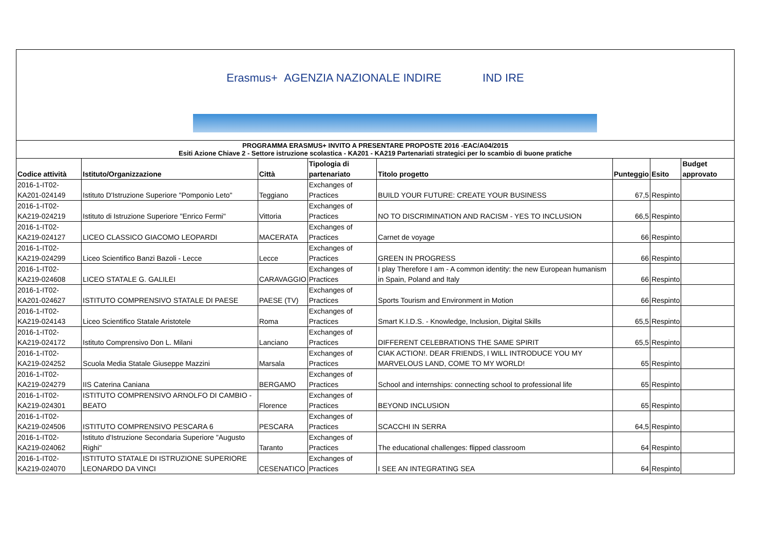Erasmus+ AGENZIA NAZIONALE INDIRE IND IRE
PROGRAMMA ERASMUS+ INVITO A PRESENTARE PROPOSTE 2016 -EAC/A04/2015
Esiti Azione Chiave 2 - Settore istruzione scolastica - KA201 - KA219 Partenariati strategici per lo scambio di buone pratiche
| Codice attività | Istituto/Organizzazione | Città | Tipologia di partenariato | Titolo progetto | Punteggio | Esito | Budget approvato |
| --- | --- | --- | --- | --- | --- | --- | --- |
| 2016-1-IT02-KA201-024149 | Istituto D'Istruzione Superiore "Pomponio Leto" | Teggiano | Exchanges of Practices | BUILD YOUR FUTURE: CREATE YOUR BUSINESS | 67,5 | Respinto | |
| 2016-1-IT02-KA219-024219 | Istituto di Istruzione Superiore "Enrico Fermi" | Vittoria | Exchanges of Practices | NO TO DISCRIMINATION AND RACISM - YES TO INCLUSION | 66,5 | Respinto | |
| 2016-1-IT02-KA219-024127 | LICEO CLASSICO GIACOMO LEOPARDI | MACERATA | Exchanges of Practices | Carnet de voyage | 66 | Respinto | |
| 2016-1-IT02-KA219-024299 | Liceo Scientifico Banzi Bazoli - Lecce | Lecce | Exchanges of Practices | GREEN IN PROGRESS | 66 | Respinto | |
| 2016-1-IT02-KA219-024608 | LICEO STATALE G. GALILEI | CARAVAGGIO | Exchanges of Practices | I play Therefore I am - A common identity: the new European humanism in Spain, Poland and Italy | 66 | Respinto | |
| 2016-1-IT02-KA201-024627 | ISTITUTO COMPRENSIVO STATALE DI PAESE | PAESE (TV) | Exchanges of Practices | Sports Tourism and Environment in Motion | 66 | Respinto | |
| 2016-1-IT02-KA219-024143 | Liceo Scientifico Statale Aristotele | Roma | Exchanges of Practices | Smart K.I.D.S. - Knowledge, Inclusion, Digital Skills | 65,5 | Respinto | |
| 2016-1-IT02-KA219-024172 | Istituto Comprensivo Don L. Milani | Lanciano | Exchanges of Practices | DIFFERENT CELEBRATIONS THE SAME SPIRIT | 65,5 | Respinto | |
| 2016-1-IT02-KA219-024252 | Scuola Media Statale Giuseppe Mazzini | Marsala | Exchanges of Practices | CIAK ACTION!. DEAR FRIENDS, I WILL INTRODUCE YOU MY MARVELOUS LAND, COME TO MY WORLD! | 65 | Respinto | |
| 2016-1-IT02-KA219-024279 | IIS Caterina Caniana | BERGAMO | Exchanges of Practices | School and internships: connecting school to professional life | 65 | Respinto | |
| 2016-1-IT02-KA219-024301 | ISTITUTO COMPRENSIVO ARNOLFO DI CAMBIO - BEATO | Florence | Exchanges of Practices | BEYOND INCLUSION | 65 | Respinto | |
| 2016-1-IT02-KA219-024506 | ISTITUTO COMPRENSIVO PESCARA 6 | PESCARA | Exchanges of Practices | SCACCHI IN SERRA | 64,5 | Respinto | |
| 2016-1-IT02-KA219-024062 | Istituto d'Istruzione Secondaria Superiore "Augusto Righi" | Taranto | Exchanges of Practices | The educational challenges: flipped classroom | 64 | Respinto | |
| 2016-1-IT02-KA219-024070 | ISTITUTO STATALE DI ISTRUZIONE SUPERIORE LEONARDO DA VINCI | CESENATICO | Exchanges of Practices | I SEE AN INTEGRATING SEA | 64 | Respinto | |